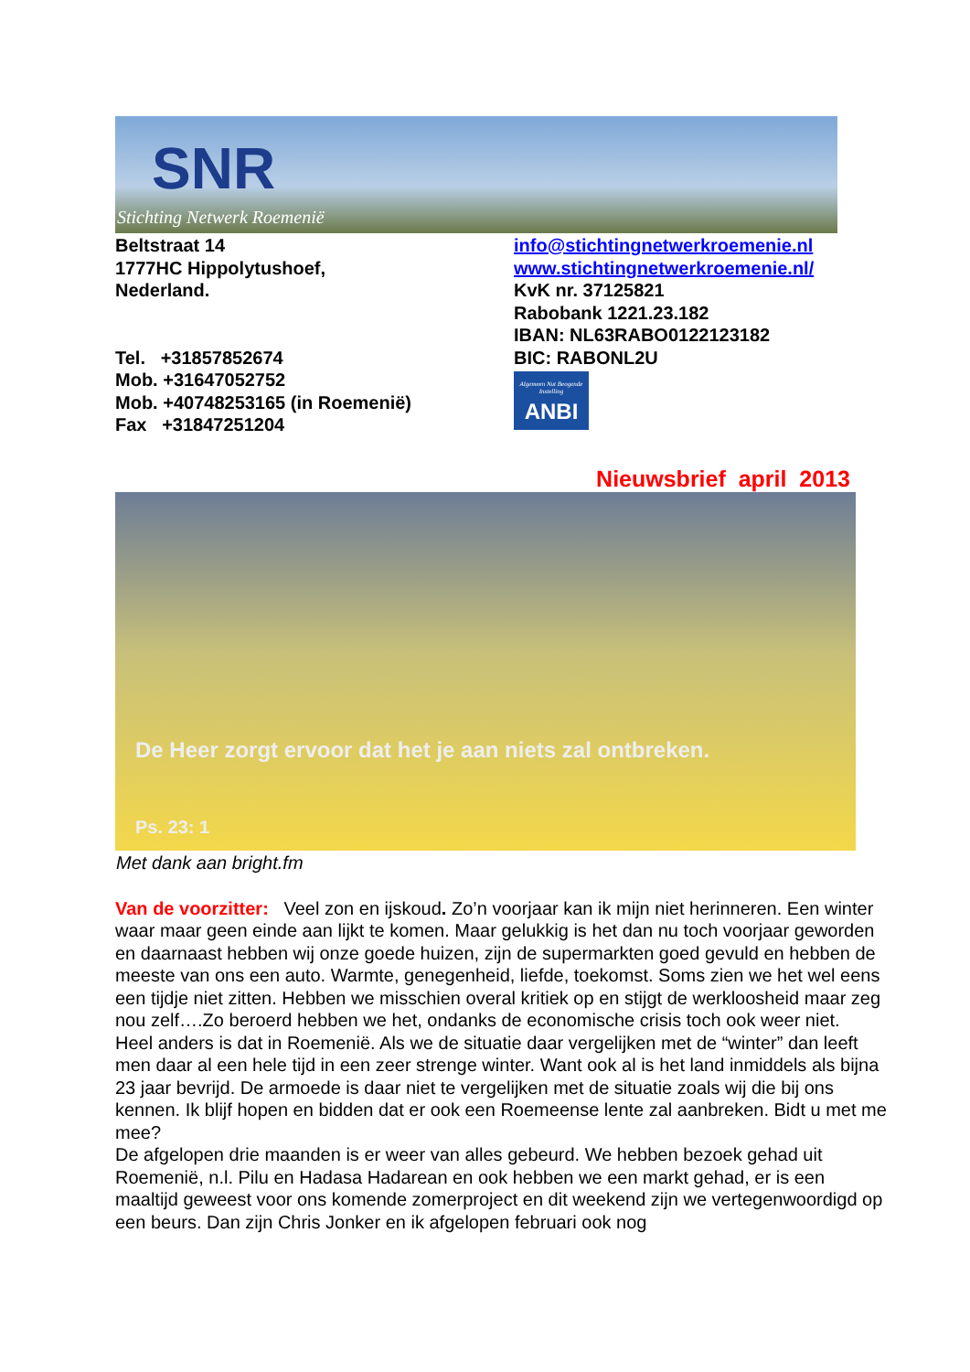SNR
Stichting Netwerk Roemenië
Beltstraat 14
1777HC Hippolytushoef,
Nederland.
Tel. +31857852674
Mob. +31647052752
Mob. +40748253165 (in Roemenië)
Fax +31847251204
info@stichtingnetwerkroemenie.nl
www.stichtingnetwerkroemenie.nl/
KvK nr. 37125821
Rabobank 1221.23.182
IBAN: NL63RABO0122123182
BIC: RABONL2U
Algemeen Nut Beogende Instelling
ANBI
Nieuwsbrief april 2013
De Heer zorgt ervoor dat het je aan niets zal ontbreken.
Ps. 23: 1
Met dank aan bright.fm
Van de voorzitter: Veel zon en ijskoud. Zo’n voorjaar kan ik mijn niet herinneren. Een winter waar maar geen einde aan lijkt te komen. Maar gelukkig is het dan nu toch voorjaar geworden en daarnaast hebben wij onze goede huizen, zijn de supermarkten goed gevuld en hebben de meeste van ons een auto. Warmte, genegenheid, liefde, toekomst. Soms zien we het wel eens een tijdje niet zitten. Hebben we misschien overal kritiek op en stijgt de werkloosheid maar zeg nou zelf….Zo beroerd hebben we het, ondanks de economische crisis toch ook weer niet.
Heel anders is dat in Roemenië. Als we de situatie daar vergelijken met de “winter” dan leeft men daar al een hele tijd in een zeer strenge winter. Want ook al is het land inmiddels als bijna 23 jaar bevrijd. De armoede is daar niet te vergelijken met de situatie zoals wij die bij ons kennen. Ik blijf hopen en bidden dat er ook een Roemeense lente zal aanbreken. Bidt u met me mee?
De afgelopen drie maanden is er weer van alles gebeurd. We hebben bezoek gehad uit Roemenië, n.l. Pilu en Hadasa Hadarean en ook hebben we een markt gehad, er is een maaltijd geweest voor ons komende zomerproject en dit weekend zijn we vertegenwoordigd op een beurs. Dan zijn Chris Jonker en ik afgelopen februari ook nog